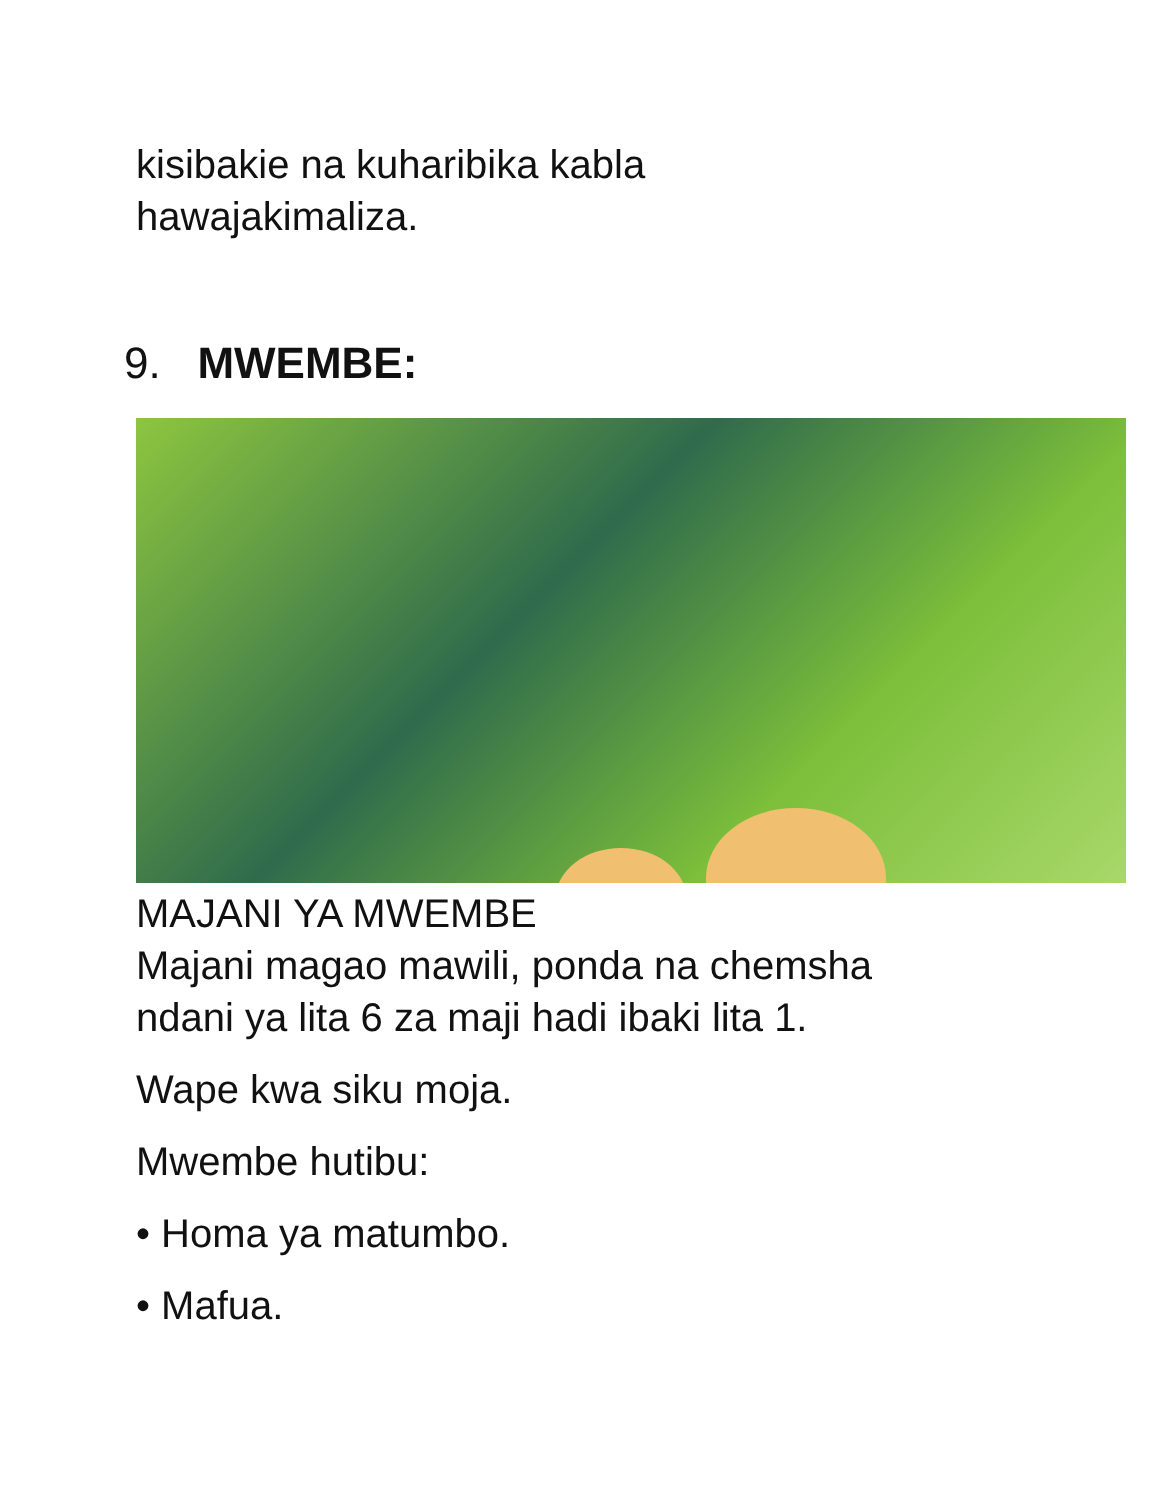kisibakie na kuharibika kabla
hawajakimaliza.
9. MWEMBE:
MAJANI YA MWEMBE
Majani magao mawili, ponda na chemsha
ndani ya lita 6 za maji hadi ibaki lita 1.
Wape kwa siku moja.
Mwembe hutibu:
• Homa ya matumbo.
• Mafua.